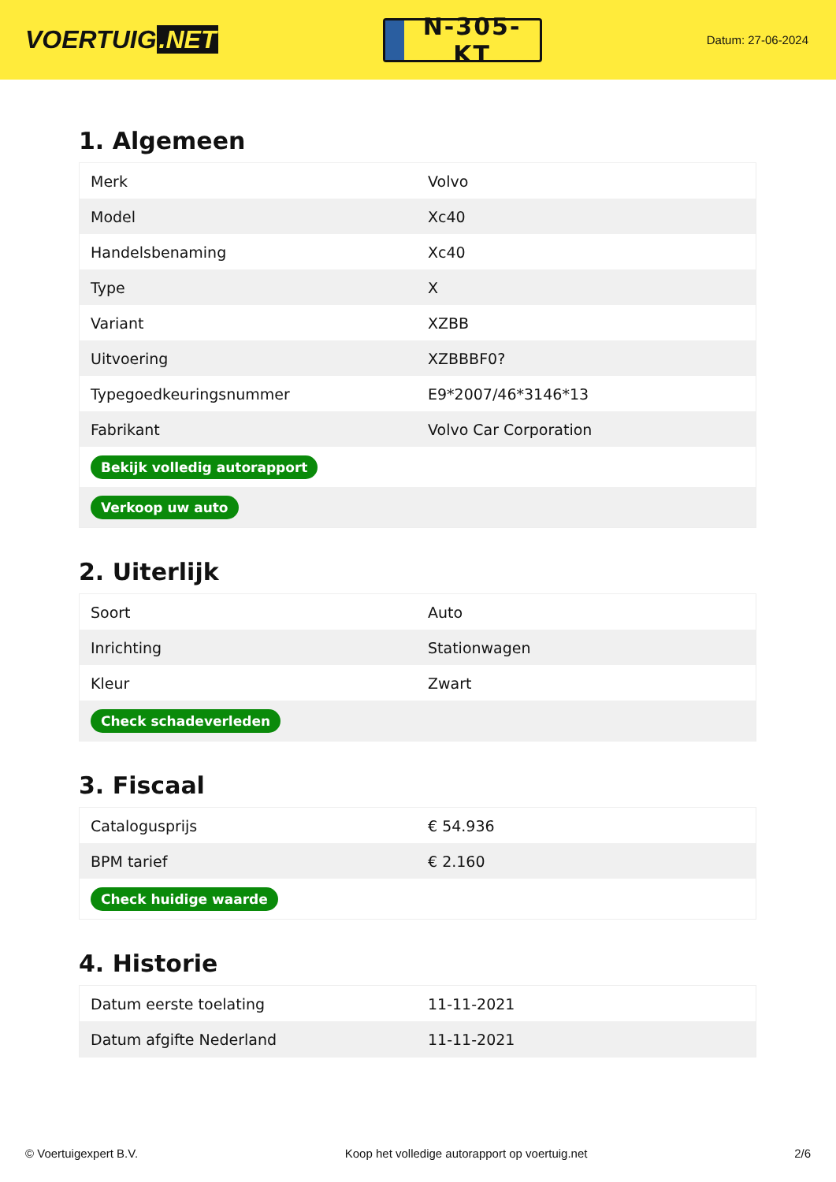VOERTUIG.NET
N-305-KT
Datum: 27-06-2024
1. Algemeen
| Merk | Volvo |
| Model | Xc40 |
| Handelsbenaming | Xc40 |
| Type | X |
| Variant | XZBB |
| Uitvoering | XZBBBF0? |
| Typegoedkeuringsnummer | E9*2007/46*3146*13 |
| Fabrikant | Volvo Car Corporation |
| Bekijk volledig autorapport | |
| Verkoop uw auto | |
2. Uiterlijk
| Soort | Auto |
| Inrichting | Stationwagen |
| Kleur | Zwart |
| Check schadeverleden | |
3. Fiscaal
| Catalogusprijs | € 54.936 |
| BPM tarief | € 2.160 |
| Check huidige waarde | |
4. Historie
| Datum eerste toelating | 11-11-2021 |
| Datum afgifte Nederland | 11-11-2021 |
© Voertuigexpert B.V. Koop het volledige autorapport op voertuig.net 2/6